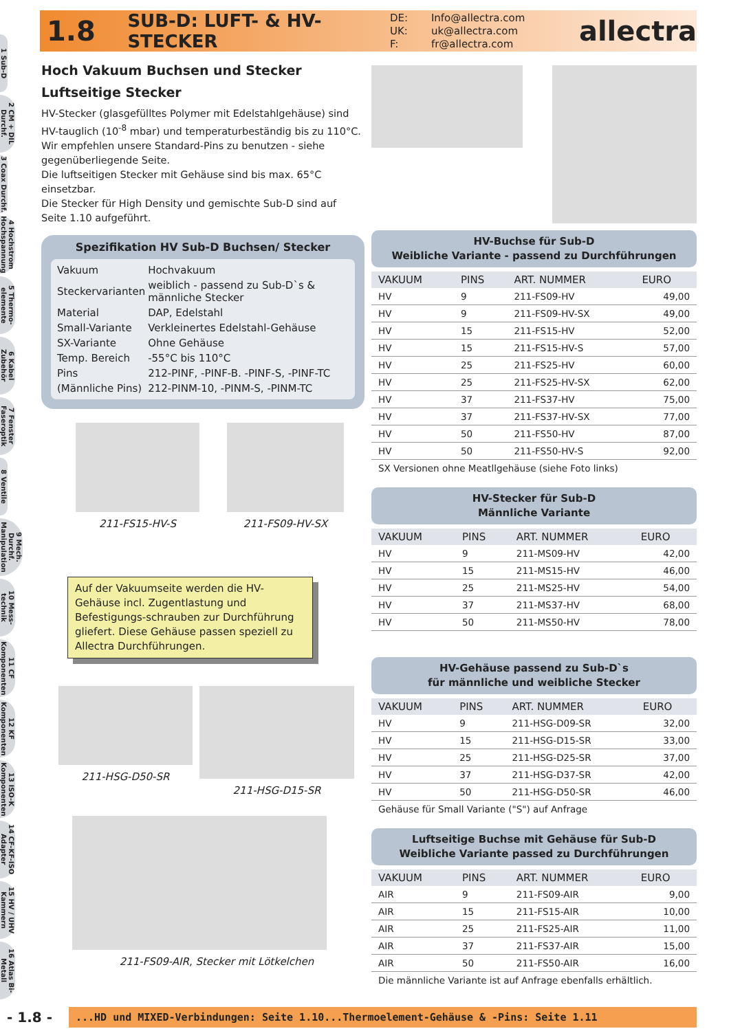1 Sub-D
2 CM + DIL Durchf.
3 Coax Durchf.
4 Hochstrom Hochspannung
5 Thermo-elemente
6 Kabel Zubehör
7 Fenster Faseroptik
8 Ventile
9 Mech. Durchf. Manipulation
10 Mess-technik
11 CF Komponenten
12 KF Komponenten
13 ISO-K Komponenten
14 CF-KF-ISO Adapter
15 HV / UHV Kammern
16 Atlas Bi-Metall
1.8
SUB-D: LUFT- & HV-STECKER
DE: Info@allectra.com UK: uk@allectra.com F: fr@allectra.com
allectra
Hoch Vakuum Buchsen und Stecker
Luftseitige Stecker
HV-Stecker (glasgefülltes Polymer mit Edelstahlgehäuse) sind HV-tauglich (10<sup>-8</sup> mbar) und temperaturbeständig bis zu 110°C. Wir empfehlen unsere Standard-Pins zu benutzen - siehe gegenüberliegende Seite.
Die luftseitigen Stecker mit Gehäuse sind bis max. 65°C einsetzbar.
Die Stecker für High Density und gemischte Sub-D sind auf Seite 1.10 aufgeführt.
Spezifikation HV Sub-D Buchsen/ Stecker
| Vakuum | Hochvakuum |
| Steckervarianten | weiblich - passend zu Sub-D`s & männliche Stecker |
| Material | DAP, Edelstahl |
| Small-Variante | Verkleinertes Edelstahl-Gehäuse |
| SX-Variante | Ohne Gehäuse |
| Temp. Bereich | -55°C bis 110°C |
| Pins | 212-PINF, -PINF-B. -PINF-S, -PINF-TC |
| (Männliche Pins) | 212-PINM-10, -PINM-S, -PINM-TC |
211-FS15-HV-S 211-FS09-HV-SX
Auf der Vakuumseite werden die HV-Gehäuse incl. Zugentlastung und Befestigungs-schrauben zur Durchführung gliefert. Diese Gehäuse passen speziell zu Allectra Durchführungen.
211-HSG-D50-SR 211-HSG-D15-SR
211-FS09-AIR, Stecker mit Lötkelchen
HV-Buchse für Sub-D
Weibliche Variante - passend zu Durchführungen
| VAKUUM | PINS | ART. NUMMER | EURO |
| --- | --- | --- | --- |
| HV | 9 | 211-FS09-HV | 49,00 |
| HV | 9 | 211-FS09-HV-SX | 49,00 |
| HV | 15 | 211-FS15-HV | 52,00 |
| HV | 15 | 211-FS15-HV-S | 57,00 |
| HV | 25 | 211-FS25-HV | 60,00 |
| HV | 25 | 211-FS25-HV-SX | 62,00 |
| HV | 37 | 211-FS37-HV | 75,00 |
| HV | 37 | 211-FS37-HV-SX | 77,00 |
| HV | 50 | 211-FS50-HV | 87,00 |
| HV | 50 | 211-FS50-HV-S | 92,00 |
SX Versionen ohne Meatllgehäuse (siehe Foto links)
HV-Stecker für Sub-D
Männliche Variante
| VAKUUM | PINS | ART. NUMMER | EURO |
| --- | --- | --- | --- |
| HV | 9 | 211-MS09-HV | 42,00 |
| HV | 15 | 211-MS15-HV | 46,00 |
| HV | 25 | 211-MS25-HV | 54,00 |
| HV | 37 | 211-MS37-HV | 68,00 |
| HV | 50 | 211-MS50-HV | 78,00 |
HV-Gehäuse passend zu Sub-D`s
für männliche und weibliche Stecker
| VAKUUM | PINS | ART. NUMMER | EURO |
| --- | --- | --- | --- |
| HV | 9 | 211-HSG-D09-SR | 32,00 |
| HV | 15 | 211-HSG-D15-SR | 33,00 |
| HV | 25 | 211-HSG-D25-SR | 37,00 |
| HV | 37 | 211-HSG-D37-SR | 42,00 |
| HV | 50 | 211-HSG-D50-SR | 46,00 |
Gehäuse für Small Variante ("S") auf Anfrage
Luftseitige Buchse mit Gehäuse für Sub-D
Weibliche Variante passed zu Durchführungen
| VAKUUM | PINS | ART. NUMMER | EURO |
| --- | --- | --- | --- |
| AIR | 9 | 211-FS09-AIR | 9,00 |
| AIR | 15 | 211-FS15-AIR | 10,00 |
| AIR | 25 | 211-FS25-AIR | 11,00 |
| AIR | 37 | 211-FS37-AIR | 15,00 |
| AIR | 50 | 211-FS50-AIR | 16,00 |
Die männliche Variante ist auf Anfrage ebenfalls erhältlich.
- 1.8 -
...HD und MIXED-Verbindungen: Seite 1.10...Thermoelement-Gehäuse & -Pins: Seite 1.11